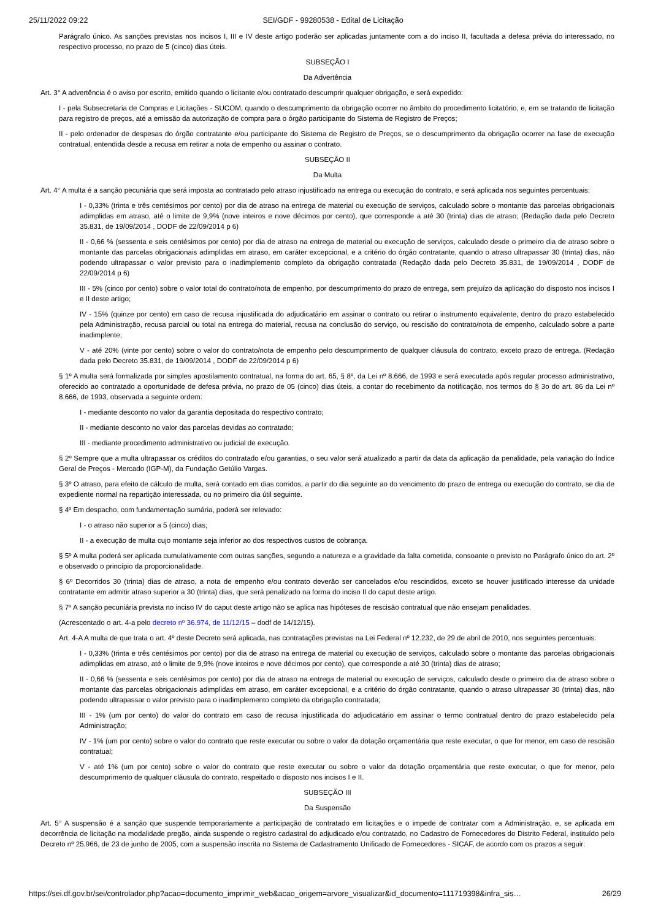25/11/2022 09:22 SEI/GDF - 99280538 - Edital de Licitação
Parágrafo único. As sanções previstas nos incisos I, III e IV deste artigo poderão ser aplicadas juntamente com a do inciso II, facultada a defesa prévia do interessado, no respectivo processo, no prazo de 5 (cinco) dias úteis.
SUBSEÇÃO I
Da Advertência
Art. 3° A advertência é o aviso por escrito, emitido quando o licitante e/ou contratado descumprir qualquer obrigação, e será expedido:
I - pela Subsecretaria de Compras e Licitações - SUCOM, quando o descumprimento da obrigação ocorrer no âmbito do procedimento licitatório, e, em se tratando de licitação para registro de preços, até a emissão da autorização de compra para o órgão participante do Sistema de Registro de Preços;
II - pelo ordenador de despesas do órgão contratante e/ou participante do Sistema de Registro de Preços, se o descumprimento da obrigação ocorrer na fase de execução contratual, entendida desde a recusa em retirar a nota de empenho ou assinar o contrato.
SUBSEÇÃO II
Da Multa
Art. 4° A multa é a sanção pecuniária que será imposta ao contratado pelo atraso injustificado na entrega ou execução do contrato, e será aplicada nos seguintes percentuais:
I - 0,33% (trinta e três centésimos por cento) por dia de atraso na entrega de material ou execução de serviços, calculado sobre o montante das parcelas obrigacionais adimplidas em atraso, até o limite de 9,9% (nove inteiros e nove décimos por cento), que corresponde a até 30 (trinta) dias de atraso; (Redação dada pelo Decreto 35.831, de 19/09/2014 , DODF de 22/09/2014 p 6)
II - 0,66 % (sessenta e seis centésimos por cento) por dia de atraso na entrega de material ou execução de serviços, calculado desde o primeiro dia de atraso sobre o montante das parcelas obrigacionais adimplidas em atraso, em caráter excepcional, e a critério do órgão contratante, quando o atraso ultrapassar 30 (trinta) dias, não podendo ultrapassar o valor previsto para o inadimplemento completo da obrigação contratada (Redação dada pelo Decreto 35.831, de 19/09/2014 , DODF de 22/09/2014 p 6)
III - 5% (cinco por cento) sobre o valor total do contrato/nota de empenho, por descumprimento do prazo de entrega, sem prejuízo da aplicação do disposto nos incisos I e II deste artigo;
IV - 15% (quinze por cento) em caso de recusa injustificada do adjudicatário em assinar o contrato ou retirar o instrumento equivalente, dentro do prazo estabelecido pela Administração, recusa parcial ou total na entrega do material, recusa na conclusão do serviço, ou rescisão do contrato/nota de empenho, calculado sobre a parte inadimplente;
V - até 20% (vinte por cento) sobre o valor do contrato/nota de empenho pelo descumprimento de qualquer cláusula do contrato, exceto prazo de entrega. (Redação dada pelo Decreto 35.831, de 19/09/2014 , DODF de 22/09/2014 p 6)
§ 1º A multa será formalizada por simples apostilamento contratual, na forma do art. 65, § 8º, da Lei nº 8.666, de 1993 e será executada após regular processo administrativo, oferecido ao contratado a oportunidade de defesa prévia, no prazo de 05 (cinco) dias úteis, a contar do recebimento da notificação, nos termos do § 3o do art. 86 da Lei nº 8.666, de 1993, observada a seguinte ordem:
I - mediante desconto no valor da garantia depositada do respectivo contrato;
II - mediante desconto no valor das parcelas devidas ao contratado;
III - mediante procedimento administrativo ou judicial de execução.
§ 2º Sempre que a multa ultrapassar os créditos do contratado e/ou garantias, o seu valor será atualizado a partir da data da aplicação da penalidade, pela variação do Índice Geral de Preços - Mercado (IGP-M), da Fundação Getúlio Vargas.
§ 3º O atraso, para efeito de cálculo de multa, será contado em dias corridos, a partir do dia seguinte ao do vencimento do prazo de entrega ou execução do contrato, se dia de expediente normal na repartição interessada, ou no primeiro dia útil seguinte.
§ 4º Em despacho, com fundamentação sumária, poderá ser relevado:
I - o atraso não superior a 5 (cinco) dias;
II - a execução de multa cujo montante seja inferior ao dos respectivos custos de cobrança.
§ 5º A multa poderá ser aplicada cumulativamente com outras sanções, segundo a natureza e a gravidade da falta cometida, consoante o previsto no Parágrafo único do art. 2º e observado o princípio da proporcionalidade.
§ 6º Decorridos 30 (trinta) dias de atraso, a nota de empenho e/ou contrato deverão ser cancelados e/ou rescindidos, exceto se houver justificado interesse da unidade contratante em admitir atraso superior a 30 (trinta) dias, que será penalizado na forma do inciso II do caput deste artigo.
§ 7º A sanção pecuniária prevista no inciso IV do caput deste artigo não se aplica nas hipóteses de rescisão contratual que não ensejam penalidades.
(Acrescentado o art. 4-a pelo decreto nº 36.974, de 11/12/15 – dodf de 14/12/15).
Art. 4-A A multa de que trata o art. 4º deste Decreto será aplicada, nas contratações previstas na Lei Federal nº 12.232, de 29 de abril de 2010, nos seguintes percentuais:
I - 0,33% (trinta e três centésimos por cento) por dia de atraso na entrega de material ou execução de serviços, calculado sobre o montante das parcelas obrigacionais adimplidas em atraso, até o limite de 9,9% (nove inteiros e nove décimos por cento), que corresponde a até 30 (trinta) dias de atraso;
II - 0,66 % (sessenta e seis centésimos por cento) por dia de atraso na entrega de material ou execução de serviços, calculado desde o primeiro dia de atraso sobre o montante das parcelas obrigacionais adimplidas em atraso, em caráter excepcional, e a critério do órgão contratante, quando o atraso ultrapassar 30 (trinta) dias, não podendo ultrapassar o valor previsto para o inadimplemento completo da obrigação contratada;
III - 1% (um por cento) do valor do contrato em caso de recusa injustificada do adjudicatário em assinar o termo contratual dentro do prazo estabelecido pela Administração;
IV - 1% (um por cento) sobre o valor do contrato que reste executar ou sobre o valor da dotação orçamentária que reste executar, o que for menor, em caso de rescisão contratual;
V - até 1% (um por cento) sobre o valor do contrato que reste executar ou sobre o valor da dotação orçamentária que reste executar, o que for menor, pelo descumprimento de qualquer cláusula do contrato, respeitado o disposto nos incisos I e II.
SUBSEÇÃO III
Da Suspensão
Art. 5° A suspensão é a sanção que suspende temporariamente a participação de contratado em licitações e o impede de contratar com a Administração, e, se aplicada em decorrência de licitação na modalidade pregão, ainda suspende o registro cadastral do adjudicado e/ou contratado, no Cadastro de Fornecedores do Distrito Federal, instituído pelo Decreto nº 25.966, de 23 de junho de 2005, com a suspensão inscrita no Sistema de Cadastramento Unificado de Fornecedores - SICAF, de acordo com os prazos a seguir:
https://sei.df.gov.br/sei/controlador.php?acao=documento_imprimir_web&acao_origem=arvore_visualizar&id_documento=111719398&infra_sis… 26/29